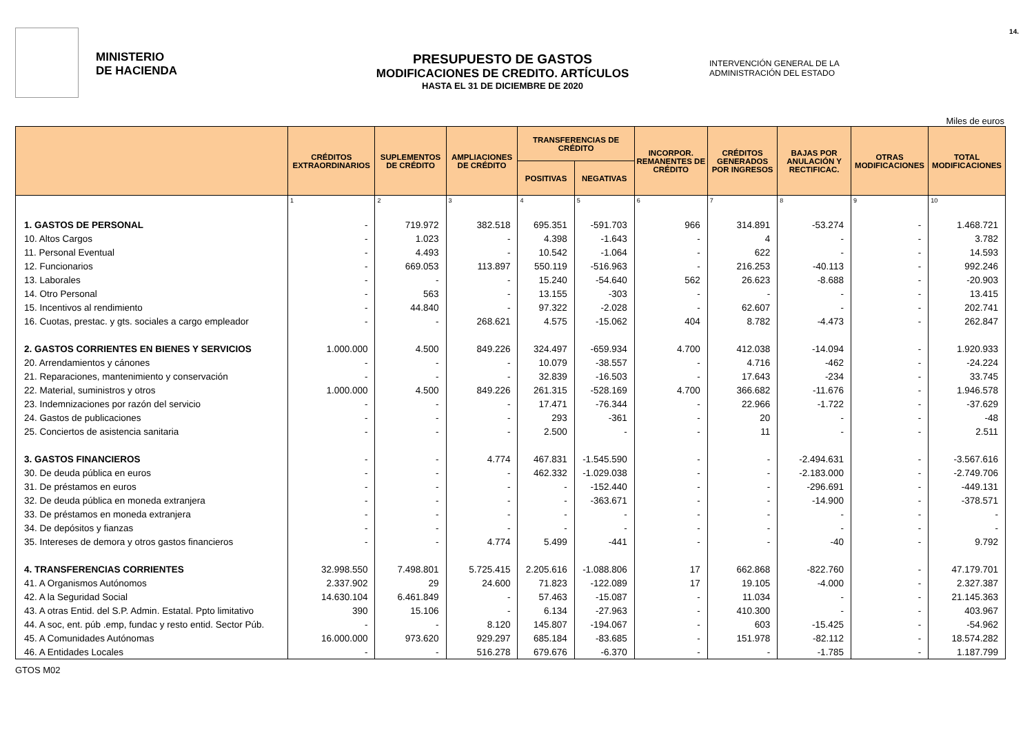MINISTERIO
DE HACIENDA
PRESUPUESTO DE GASTOS
MODIFICACIONES DE CREDITO. ARTÍCULOS
HASTA EL 31 DE DICIEMBRE DE 2020
INTERVENCIÓN GENERAL DE LA ADMINISTRACIÓN DEL ESTADO
14.
Miles de euros
| | CRÉDITOS EXTRAORDINARIOS | SUPLEMENTOS DE CRÉDITO | AMPLIACIONES DE CRÉDITO | TRANSFERENCIAS DE CRÉDITO | | INCORPOR. REMANENTES DE CRÉDITO | CRÉDITOS GENERADOS POR INGRESOS | BAJAS POR ANULACIÓN Y RECTIFICAC. | OTRAS MODIFICACIONES | TOTAL MODIFICACIONES |
| --- | --- | --- | --- | --- | --- | --- | --- | --- | --- | --- |
| | | | | POSITIVAS | NEGATIVAS | | | | | |
| | 1 | 2 | 3 | 4 | 5 | 6 | 7 | 8 | 9 | 10 |
| 1. GASTOS DE PERSONAL | - | 719.972 | 382.518 | 695.351 | -591.703 | 966 | 314.891 | -53.274 | - | 1.468.721 |
| 10. Altos Cargos | - | 1.023 | - | 4.398 | -1.643 | - | 4 | - | - | 3.782 |
| 11. Personal Eventual | - | 4.493 | - | 10.542 | -1.064 | - | 622 | - | - | 14.593 |
| 12. Funcionarios | - | 669.053 | 113.897 | 550.119 | -516.963 | - | 216.253 | -40.113 | - | 992.246 |
| 13. Laborales | - | - | - | 15.240 | -54.640 | 562 | 26.623 | -8.688 | - | -20.903 |
| 14. Otro Personal | - | 563 | - | 13.155 | -303 | - | - | - | - | 13.415 |
| 15. Incentivos al rendimiento | - | 44.840 | - | 97.322 | -2.028 | - | 62.607 | - | - | 202.741 |
| 16. Cuotas, prestac. y gts. sociales a cargo empleador | - | - | 268.621 | 4.575 | -15.062 | 404 | 8.782 | -4.473 | - | 262.847 |
| 2. GASTOS CORRIENTES EN BIENES Y SERVICIOS | 1.000.000 | 4.500 | 849.226 | 324.497 | -659.934 | 4.700 | 412.038 | -14.094 | - | 1.920.933 |
| 20. Arrendamientos y cánones | - | - | - | 10.079 | -38.557 | - | 4.716 | -462 | - | -24.224 |
| 21. Reparaciones, mantenimiento y conservación | - | - | - | 32.839 | -16.503 | - | 17.643 | -234 | - | 33.745 |
| 22. Material, suministros y otros | 1.000.000 | 4.500 | 849.226 | 261.315 | -528.169 | 4.700 | 366.682 | -11.676 | - | 1.946.578 |
| 23. Indemnizaciones por razón del servicio | - | - | - | 17.471 | -76.344 | - | 22.966 | -1.722 | - | -37.629 |
| 24. Gastos de publicaciones | - | - | - | 293 | -361 | - | 20 | - | - | -48 |
| 25. Conciertos de asistencia sanitaria | - | - | - | 2.500 | - | - | 11 | - | - | 2.511 |
| 3. GASTOS FINANCIEROS | - | - | 4.774 | 467.831 | -1.545.590 | - | - | -2.494.631 | - | -3.567.616 |
| 30. De deuda pública en euros | - | - | - | 462.332 | -1.029.038 | - | - | -2.183.000 | - | -2.749.706 |
| 31. De préstamos en euros | - | - | - | - | -152.440 | - | - | -296.691 | - | -449.131 |
| 32. De deuda pública en moneda extranjera | - | - | - | - | -363.671 | - | - | -14.900 | - | -378.571 |
| 33. De préstamos en moneda extranjera | - | - | - | - | - | - | - | - | - | - |
| 34. De depósitos y fianzas | - | - | - | - | - | - | - | - | - | - |
| 35. Intereses de demora y otros gastos financieros | - | - | 4.774 | 5.499 | -441 | - | - | -40 | - | 9.792 |
| 4. TRANSFERENCIAS CORRIENTES | 32.998.550 | 7.498.801 | 5.725.415 | 2.205.616 | -1.088.806 | 17 | 662.868 | -822.760 | - | 47.179.701 |
| 41. A Organismos Autónomos | 2.337.902 | 29 | 24.600 | 71.823 | -122.089 | 17 | 19.105 | -4.000 | - | 2.327.387 |
| 42. A la Seguridad Social | 14.630.104 | 6.461.849 | - | 57.463 | -15.087 | - | 11.034 | - | - | 21.145.363 |
| 43. A otras Entid. del S.P. Admin. Estatal. Ppto limitativo | 390 | 15.106 | - | 6.134 | -27.963 | - | 410.300 | - | - | 403.967 |
| 44. A soc, ent. púb .emp, fundac y resto entid. Sector Púb. | - | - | 8.120 | 145.807 | -194.067 | - | 603 | -15.425 | - | -54.962 |
| 45. A Comunidades Autónomas | 16.000.000 | 973.620 | 929.297 | 685.184 | -83.685 | - | 151.978 | -82.112 | - | 18.574.282 |
| 46. A Entidades Locales | - | - | 516.278 | 679.676 | -6.370 | - | - | -1.785 | - | 1.187.799 |
GTOS M02